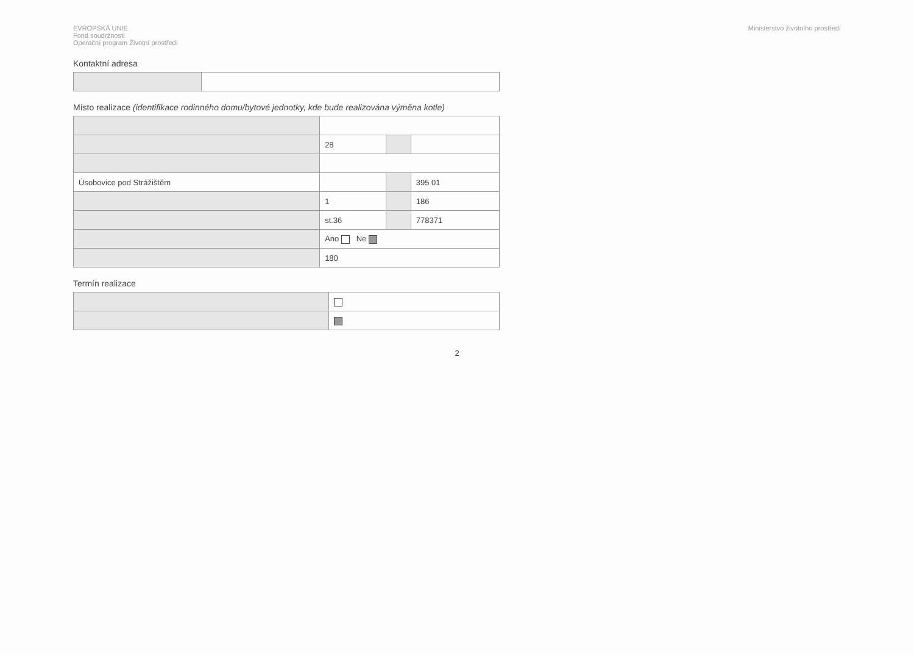EVROPSKÁ UNIE
Fond soudržnosti
Operační program Životní prostředí
Ministerstvo životního prostředí
Kontaktní adresa
Místo realizace (identifikace rodinného domu/bytové jednotky, kde bude realizována výměna kotle)
| | 28 | | |
| Úsobovice pod Strážištěm | | | 395 01 |
| | 1 | | 186 |
| | st.36 | | 778371 |
| | Ano Ne | | |
| | 180 | | |
Termín realizace
2